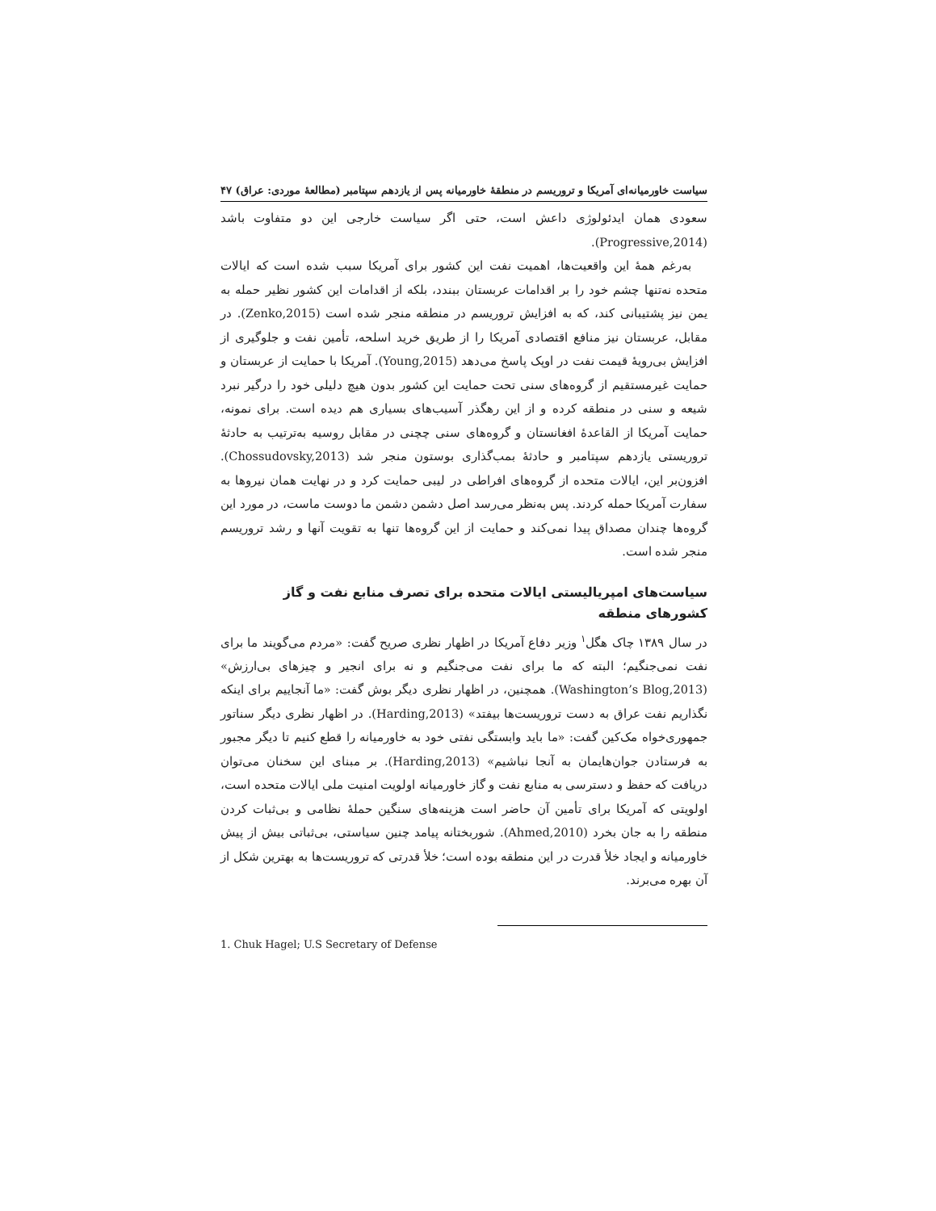سیاست خاورمیانه‌ای آمریکا و تروریسم در منطقهٔ خاورمیانه پس از یازدهم سپتامبر (مطالعهٔ موردی: عراق) ۴۷
سعودی همان ایدئولوژی داعش است، حتی اگر سیاست خارجی این دو متفاوت باشد (Progressive,2014).
به‌رغم همهٔ این واقعیت‌ها، اهمیت نفت این کشور برای آمریکا سبب شده است که ایالات متحده نه‌تنها چشم خود را بر اقدامات عربستان ببندد، بلکه از اقدامات این کشور نظیر حمله به یمن نیز پشتیبانی کند، که به افزایش تروریسم در منطقه منجر شده است (Zenko,2015). در مقابل، عربستان نیز منافع اقتصادی آمریکا را از طریق خرید اسلحه، تأمین نفت و جلوگیری از افزایش بی‌رویهٔ قیمت نفت در اوپک پاسخ می‌دهد (Young,2015). آمریکا با حمایت از عربستان و حمایت غیرمستقیم از گروه‌های سنی تحت حمایت این کشور بدون هیچ دلیلی خود را درگیر نبرد شیعه و سنی در منطقه کرده و از این رهگذر آسیب‌های بسیاری هم دیده است. برای نمونه، حمایت آمریکا از القاعدهٔ افغانستان و گروه‌های سنی چچنی در مقابل روسیه به‌ترتیب به حادثهٔ تروریستی یازدهم سپتامبر و حادثهٔ بمب‌گذاری بوستون منجر شد (Chossudovsky,2013). افزون‌بر این، ایالات متحده از گروه‌های افراطی در لیبی حمایت کرد و در نهایت همان نیروها به سفارت آمریکا حمله کردند. پس به‌نظر می‌رسد اصل دشمن دشمن ما دوست ماست، در مورد این گروه‌ها چندان مصداق پیدا نمی‌کند و حمایت از این گروه‌ها تنها به تقویت آنها و رشد تروریسم منجر شده است.
سیاست‌های امپریالیستی ایالات متحده برای تصرف منابع نفت و گاز کشورهای منطقه
در سال ۱۳۸۹ چاک هگل<sup>۱</sup> وزیر دفاع آمریکا در اظهار نظری صریح گفت: «مردم می‌گویند ما برای نفت نمی‌جنگیم؛ البته که ما برای نفت می‌جنگیم و نه برای انجیر و چیزهای بی‌ارزش» (Washington’s Blog,2013). همچنین، در اظهار نظری دیگر بوش گفت: «ما آنجاییم برای اینکه نگذاریم نفت عراق به دست تروریست‌ها بیفتد» (Harding,2013). در اظهار نظری دیگر سناتور جمهوری‌خواه مک‌کین گفت: «ما باید وابستگی نفتی خود به خاورمیانه را قطع کنیم تا دیگر مجبور به فرستادن جوان‌هایمان به آنجا نباشیم» (Harding,2013). بر مبنای این سخنان می‌توان دریافت که حفظ و دسترسی به منابع نفت و گاز خاورمیانه اولویت امنیت ملی ایالات متحده است، اولویتی که آمریکا برای تأمین آن حاضر است هزینه‌های سنگین حملهٔ نظامی و بی‌ثبات کردن منطقه را به جان بخرد (Ahmed,2010). شوربختانه پیامد چنین سیاستی، بی‌ثباتی بیش از پیش خاورمیانه و ایجاد خلأ قدرت در این منطقه بوده است؛ خلأ قدرتی که تروریست‌ها به بهترین شکل از آن بهره می‌برند.
1. Chuk Hagel; U.S Secretary of Defense